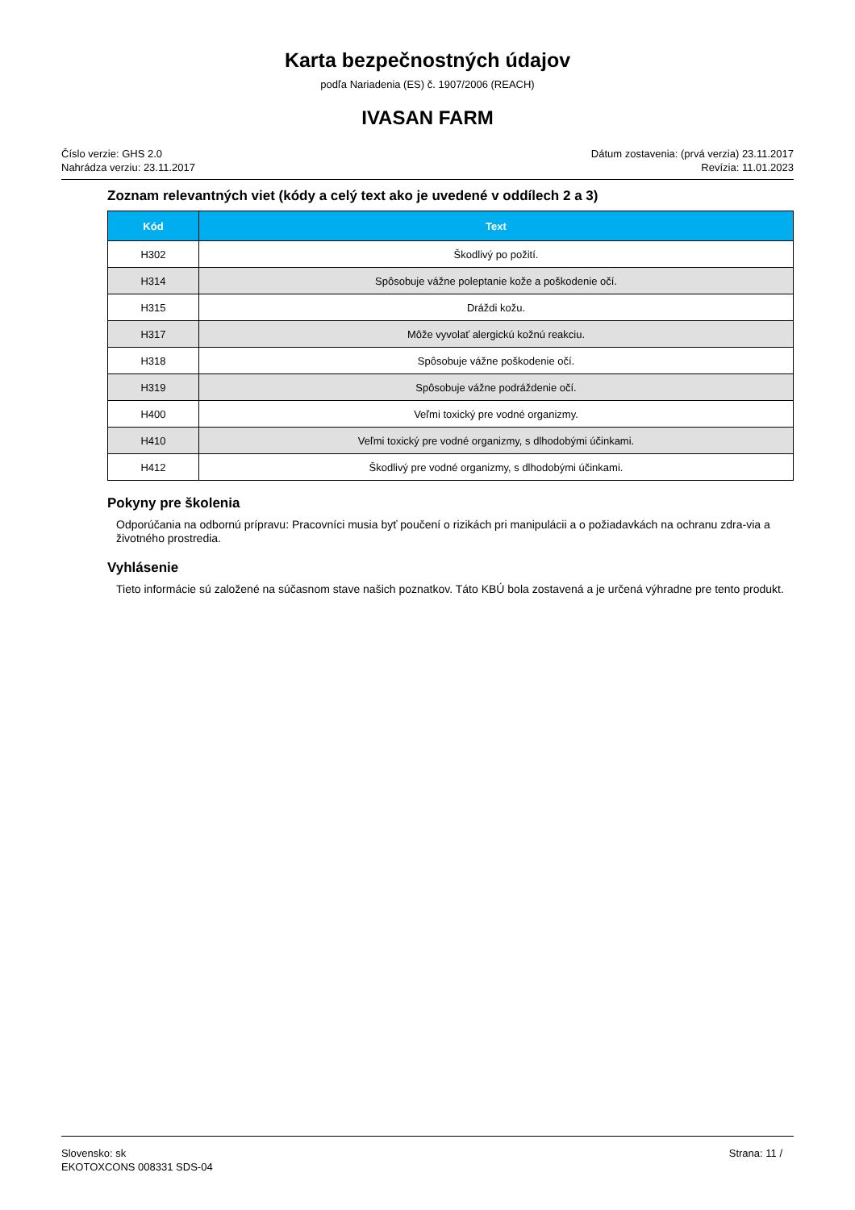Karta bezpečnostných údajov
podľa Nariadenia (ES) č. 1907/2006 (REACH)
IVASAN FARM
Číslo verzie: GHS 2.0
Nahrádza verziu: 23.11.2017
Dátum zostavenia: (prvá verzia) 23.11.2017
Revízia: 11.01.2023
Zoznam relevantných viet (kódy a celý text ako je uvedené v oddílech 2 a 3)
| Kód | Text |
| --- | --- |
| H302 | Škodlivý po požití. |
| H314 | Spôsobuje vážne poleptanie kože a poškodenie očí. |
| H315 | Dráždi kožu. |
| H317 | Môže vyvolať alergickú kožnú reakciu. |
| H318 | Spôsobuje vážne poškodenie očí. |
| H319 | Spôsobuje vážne podráždenie očí. |
| H400 | Veľmi toxický pre vodné organizmy. |
| H410 | Veľmi toxický pre vodné organizmy, s dlhodobými účinkami. |
| H412 | Škodlivý pre vodné organizmy, s dlhodobými účinkami. |
Pokyny pre školenia
Odporúčania na odbornú prípravu: Pracovníci musia byť poučení o rizikách pri manipulácii a o požiadavkách na ochranu zdra-via a životného prostredia.
Vyhlásenie
Tieto informácie sú založené na súčasnom stave našich poznatkov. Táto KBÚ bola zostavená a je určená výhradne pre tento produkt.
Slovensko: sk
EKOTOXCONS 008331 SDS-04
Strana: 11 /